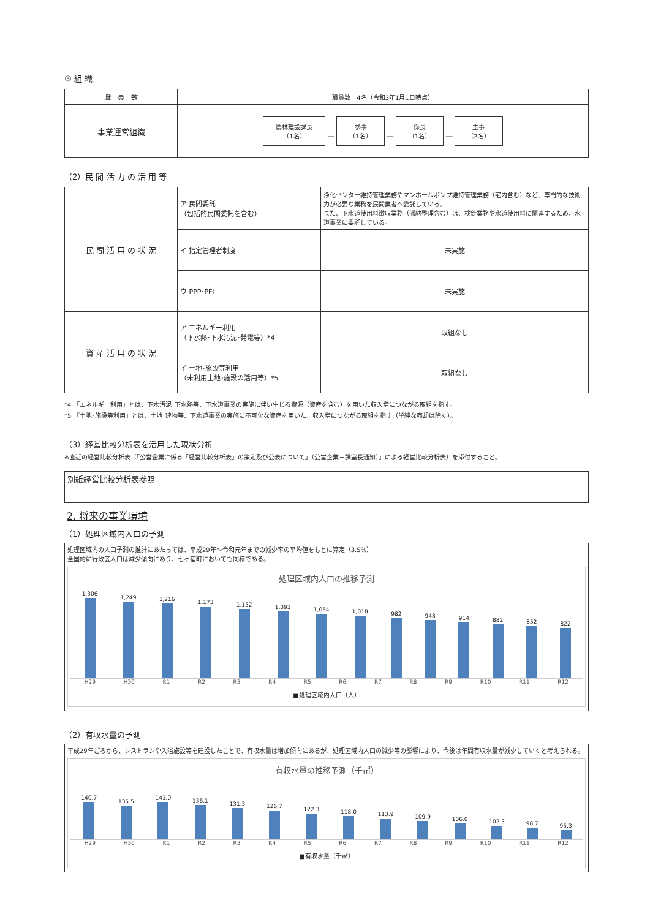③ 組 織
| 職 員 数 | 職員数 4名（令和3年1月1日時点） |
| 事業運営組織 | 農林建設課長 （1名） ― 参事 （1名） ― 係長 （1名） ― 主事 （2名） |
（2）民 間 活 力 の 活 用 等
| 民 間 活 用 の 状 況 | ア 民間委託 （包括的民間委託を含む） | 浄化センター維持管理業務やマンホールポンプ維持管理業務（宅内含む）など、専門的な技術力が必要な業務を民間業者へ委託している。 また、下水道使用料徴収業務（滞納整理含む）は、検針業務や水道使用料に関連するため、水道事業に委託している。 |
| | イ 指定管理者制度 | 未実施 |
| | ウ PPP･PFI | 未実施 |
| 資 産 活 用 の 状 況 | ア エネルギー利用 （下水熱･下水汚泥･発電等）*4 | 取組なし |
| | イ 土地･施設等利用 （未利用土地･施設の活用等）*5 | 取組なし |
*4 「エネルギー利用」とは、下水汚泥･下水熱等、下水道事業の実施に伴い生じる資源（資産を含む）を用いた収入増につながる取組を指す。
*5 「土地･施設等利用」とは、土地･建物等、下水道事業の実施に不可欠な資産を用いた、収入増につながる取組を指す（単純な売却は除く）。
（3）経営比較分析表を活用した現状分析
※直近の経営比較分析表（「公営企業に係る「経営比較分析表」の策定及び公表について」（公営企業三課室長通知）」による経営比較分析表）を添付すること。
別紙経営比較分析表参照
2. 将来の事業環境
（1）処理区域内人口の予測
処理区域内の人口予測の推計にあたっては、平成29年～令和元年までの減少率の平均値をもとに算定（3.5%）
全国的に行政区人口は減少傾向にあり、七ヶ宿町においても同様である。
処理区域内人口の推移予測
1,306
1,249
1,216
1,173
1,132
1,093
1,054
1,018
982
948
914
882
852
822
H29 H30 R1 R2 R3 R4 R5 R6 R7 R8 R9 R10 R11 R12
■処理区域内人口（人）
（2）有収水量の予測
平成29年ごろから、レストランや入浴施設等を建設したことで、有収水量は増加傾向にあるが、処理区域内人口の減少等の影響により、今後は年間有収水量が減少していくと考えられる。
有収水量の推移予測（千㎥）
140.7
135.5
141.0
136.1
131.3
126.7
122.3
118.0
113.9
109.9
106.0
102.3
98.7
95.3
H29 H30 R1 R2 R3 R4 R5 R6 R7 R8 R9 R10 R11 R12
■有収水量（千㎥）